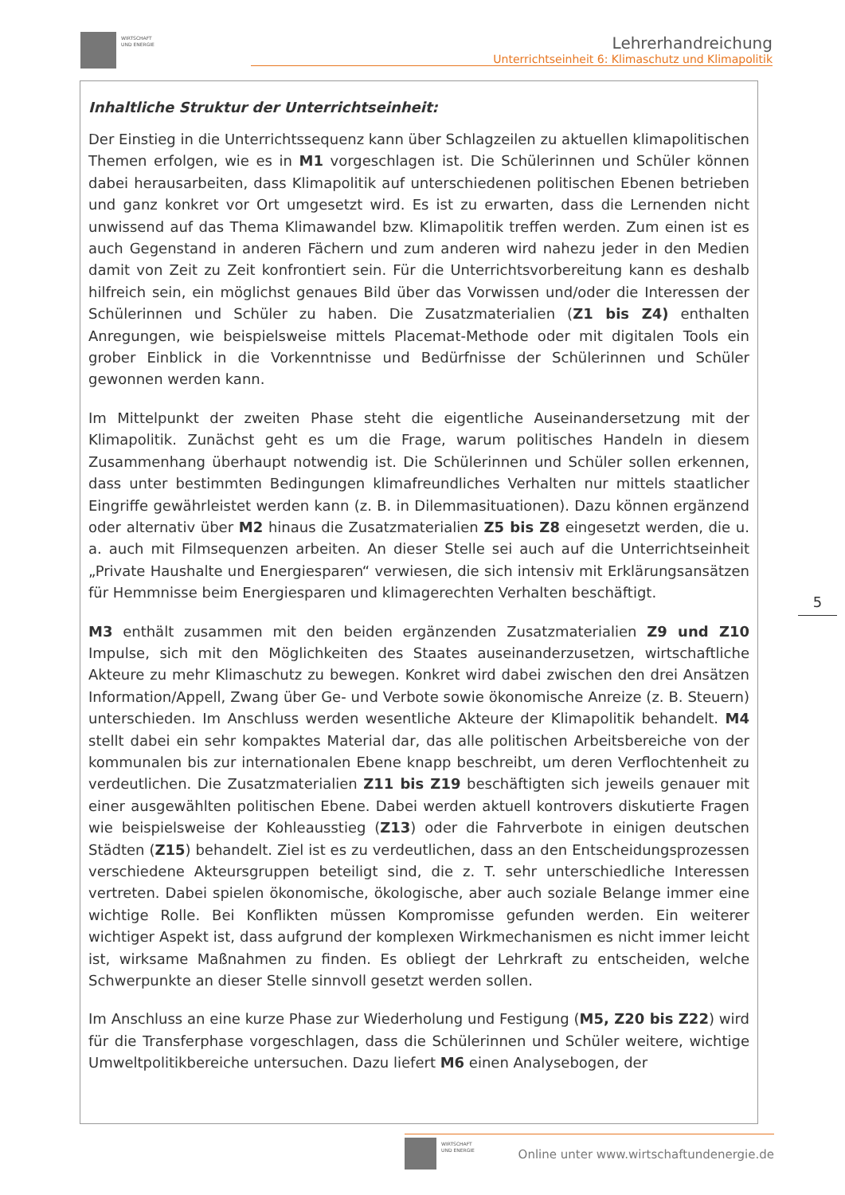WIRTSCHAFT
UND ENERGIE
Lehrerhandreichung
Unterrichtseinheit 6: Klimaschutz und Klimapolitik
Inhaltliche Struktur der Unterrichtseinheit:
Der Einstieg in die Unterrichtssequenz kann über Schlagzeilen zu aktuellen klimapolitischen Themen erfolgen, wie es in M1 vorgeschlagen ist. Die Schülerinnen und Schüler können dabei herausarbeiten, dass Klimapolitik auf unterschiedenen politischen Ebenen betrieben und ganz konkret vor Ort umgesetzt wird. Es ist zu erwarten, dass die Lernenden nicht unwissend auf das Thema Klimawandel bzw. Klimapolitik treffen werden. Zum einen ist es auch Gegenstand in anderen Fächern und zum anderen wird nahezu jeder in den Medien damit von Zeit zu Zeit konfrontiert sein. Für die Unterrichtsvorbereitung kann es deshalb hilfreich sein, ein möglichst genaues Bild über das Vorwissen und/oder die Interessen der Schülerinnen und Schüler zu haben. Die Zusatzmaterialien (Z1 bis Z4) enthalten Anregungen, wie beispielsweise mittels Placemat-Methode oder mit digitalen Tools ein grober Einblick in die Vorkenntnisse und Bedürfnisse der Schülerinnen und Schüler gewonnen werden kann.
Im Mittelpunkt der zweiten Phase steht die eigentliche Auseinandersetzung mit der Klimapolitik. Zunächst geht es um die Frage, warum politisches Handeln in diesem Zusammenhang überhaupt notwendig ist. Die Schülerinnen und Schüler sollen erkennen, dass unter bestimmten Bedingungen klimafreundliches Verhalten nur mittels staatlicher Eingriffe gewährleistet werden kann (z. B. in Dilemmasituationen). Dazu können ergänzend oder alternativ über M2 hinaus die Zusatzmaterialien Z5 bis Z8 eingesetzt werden, die u. a. auch mit Filmsequenzen arbeiten. An dieser Stelle sei auch auf die Unterrichtseinheit „Private Haushalte und Energiesparen“ verwiesen, die sich intensiv mit Erklärungsansätzen für Hemmnisse beim Energiesparen und klimagerechten Verhalten beschäftigt.
M3 enthält zusammen mit den beiden ergänzenden Zusatzmaterialien Z9 und Z10 Impulse, sich mit den Möglichkeiten des Staates auseinanderzusetzen, wirtschaftliche Akteure zu mehr Klimaschutz zu bewegen. Konkret wird dabei zwischen den drei Ansätzen Information/Appell, Zwang über Ge- und Verbote sowie ökonomische Anreize (z. B. Steuern) unterschieden. Im Anschluss werden wesentliche Akteure der Klimapolitik behandelt. M4 stellt dabei ein sehr kompaktes Material dar, das alle politischen Arbeitsbereiche von der kommunalen bis zur internationalen Ebene knapp beschreibt, um deren Verflochtenheit zu verdeutlichen. Die Zusatzmaterialien Z11 bis Z19 beschäftigten sich jeweils genauer mit einer ausgewählten politischen Ebene. Dabei werden aktuell kontrovers diskutierte Fragen wie beispielsweise der Kohleausstieg (Z13) oder die Fahrverbote in einigen deutschen Städten (Z15) behandelt. Ziel ist es zu verdeutlichen, dass an den Entscheidungsprozessen verschiedene Akteursgruppen beteiligt sind, die z. T. sehr unterschiedliche Interessen vertreten. Dabei spielen ökonomische, ökologische, aber auch soziale Belange immer eine wichtige Rolle. Bei Konflikten müssen Kompromisse gefunden werden. Ein weiterer wichtiger Aspekt ist, dass aufgrund der komplexen Wirkmechanismen es nicht immer leicht ist, wirksame Maßnahmen zu finden. Es obliegt der Lehrkraft zu entscheiden, welche Schwerpunkte an dieser Stelle sinnvoll gesetzt werden sollen.
Im Anschluss an eine kurze Phase zur Wiederholung und Festigung (M5, Z20 bis Z22) wird für die Transferphase vorgeschlagen, dass die Schülerinnen und Schüler weitere, wichtige Umweltpolitikbereiche untersuchen. Dazu liefert M6 einen Analysebogen, der
5
WIRTSCHAFT
UND ENERGIE
Online unter www.wirtschaftundenergie.de